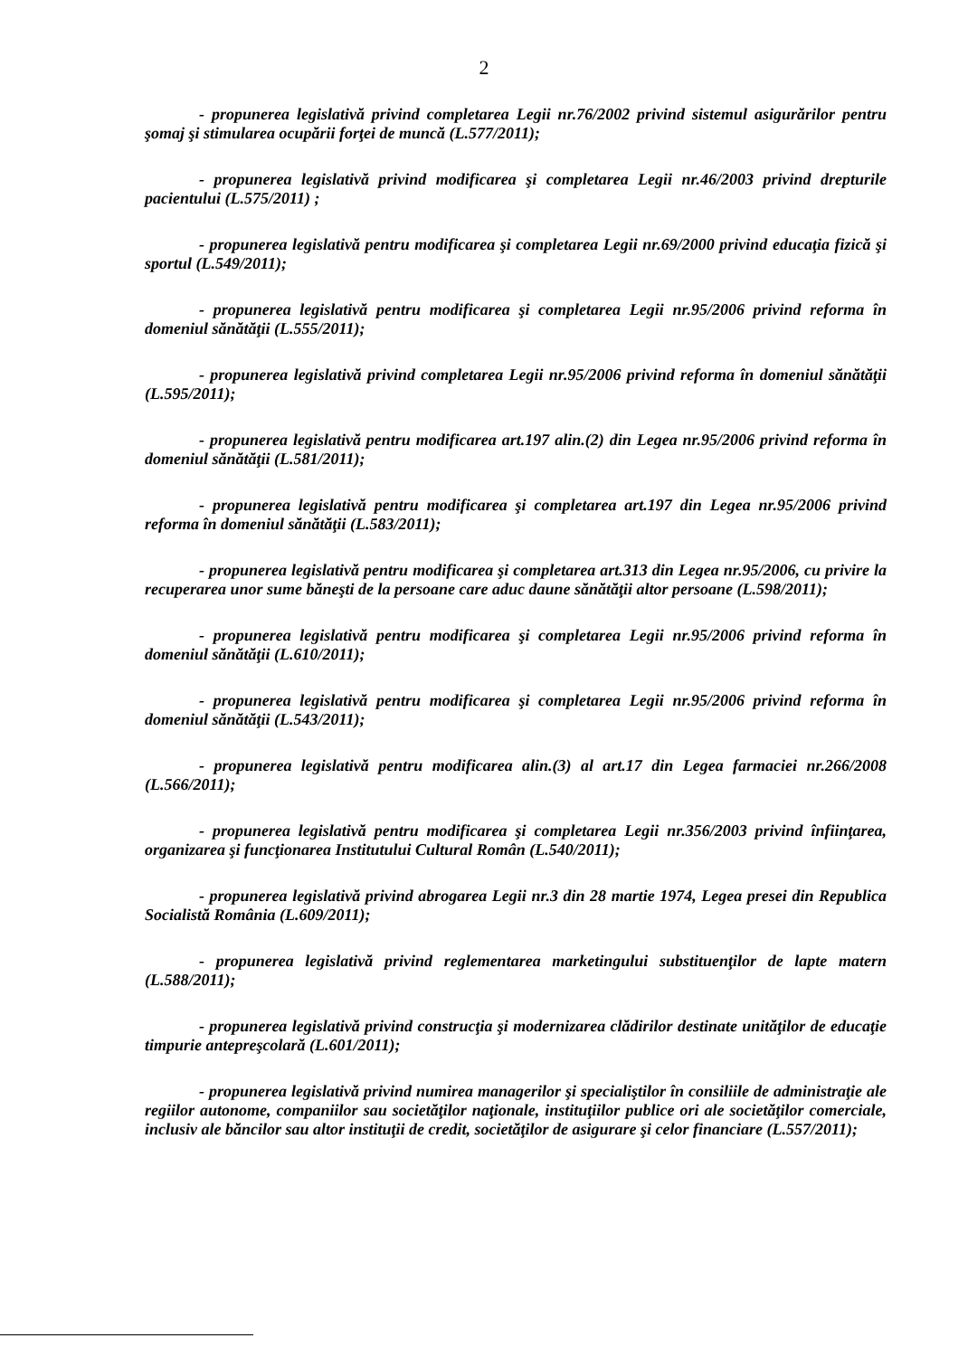2
- propunerea legislativă privind completarea Legii nr.76/2002 privind sistemul asigurărilor pentru şomaj şi stimularea ocupării forţei de muncă (L.577/2011);
- propunerea legislativă privind modificarea şi completarea Legii nr.46/2003 privind drepturile pacientului (L.575/2011) ;
- propunerea legislativă pentru modificarea şi completarea Legii nr.69/2000 privind educaţia fizică şi sportul (L.549/2011);
- propunerea legislativă pentru modificarea şi completarea Legii nr.95/2006 privind reforma în domeniul sănătăţii (L.555/2011);
- propunerea legislativă privind completarea Legii nr.95/2006 privind reforma în domeniul sănătăţii (L.595/2011);
- propunerea legislativă pentru modificarea art.197 alin.(2) din Legea nr.95/2006 privind reforma în domeniul sănătăţii (L.581/2011);
- propunerea legislativă pentru modificarea şi completarea art.197 din Legea nr.95/2006 privind reforma în domeniul sănătăţii (L.583/2011);
- propunerea legislativă pentru modificarea şi completarea art.313 din Legea nr.95/2006, cu privire la recuperarea unor sume băneşti de la persoane care aduc daune sănătăţii altor persoane (L.598/2011);
- propunerea legislativă pentru modificarea şi completarea Legii nr.95/2006 privind reforma în domeniul sănătăţii (L.610/2011);
- propunerea legislativă pentru modificarea şi completarea Legii nr.95/2006 privind reforma în domeniul sănătăţii (L.543/2011);
- propunerea legislativă pentru modificarea alin.(3) al art.17 din Legea farmaciei nr.266/2008 (L.566/2011);
- propunerea legislativă pentru modificarea şi completarea Legii nr.356/2003 privind înfiinţarea, organizarea şi funcţionarea Institutului Cultural Român (L.540/2011);
- propunerea legislativă privind abrogarea Legii nr.3 din 28 martie 1974, Legea presei din Republica Socialistă România (L.609/2011);
- propunerea legislativă privind reglementarea marketingului substituenţilor de lapte matern (L.588/2011);
- propunerea legislativă privind construcţia şi modernizarea clădirilor destinate unităţilor de educaţie timpurie antepreşcolară (L.601/2011);
- propunerea legislativă privind numirea managerilor şi specialiştilor în consiliile de administraţie ale regiilor autonome, companiilor sau societăţilor naţionale, instituţiilor publice ori ale societăţilor comerciale, inclusiv ale băncilor sau altor instituţii de credit, societăţilor de asigurare şi celor financiare (L.557/2011);